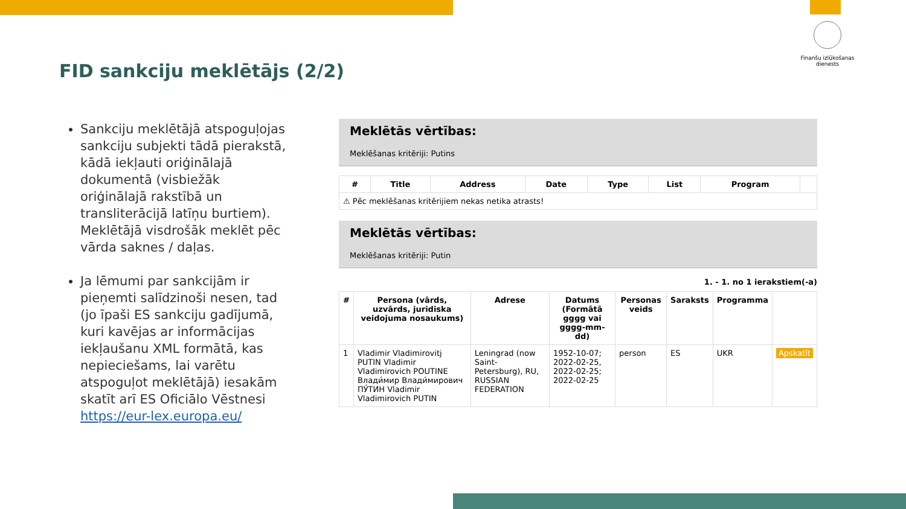Finanšu izlūkošanas dienests
FID sankciju meklētājs (2/2)
Sankciju meklētājā atspoguļojas sankciju subjekti tādā pierakstā, kādā iekļauti oriģinālajā dokumentā (visbiežāk oriģinālajā rakstībā un transliterācijā latīņu burtiem). Meklētājā visdrošāk meklēt pēc vārda saknes / daļas.
Ja lēmumi par sankcijām ir pieņemti salīdzinoši nesen, tad (jo īpaši ES sankciju gadījumā, kuri kavējas ar informācijas iekļaušanu XML formātā, kas nepieciešams, lai varētu atspoguļot meklētājā) iesakām skatīt arī ES Oficiālo Vēstnesi https://eur-lex.europa.eu/
Meklētās vērtības:
Meklēšanas kritēriji: Putins
| # | Title | Address | Date | Type | List | Program | |
| --- | --- | --- | --- | --- | --- | --- | --- |
| ⚠ Pēc meklēšanas kritērijiem nekas netika atrasts! | | | | | | | |
Meklētās vērtības:
Meklēšanas kritēriji: Putin
1. - 1. no 1 ierakstiem(-a)
| # | Persona (vārds, uzvārds, juridiska veidojuma nosaukums) | Adrese | Datums (Formātā gggg vai gggg-mm-dd) | Personas veids | Saraksts | Programma | |
| --- | --- | --- | --- | --- | --- | --- | --- |
| 1 | Vladimir Vladimirovitj PUTIN Vladimir Vladimirovich POUTINE Влади́мир Влади́мирович ПУ́ТИН Vladimir Vladimirovich PUTIN | Leningrad (now Saint-Petersburg), RU, RUSSIAN FEDERATION | 1952-10-07; 2022-02-25, 2022-02-25; 2022-02-25 | person | ES | UKR | Apskatīt |